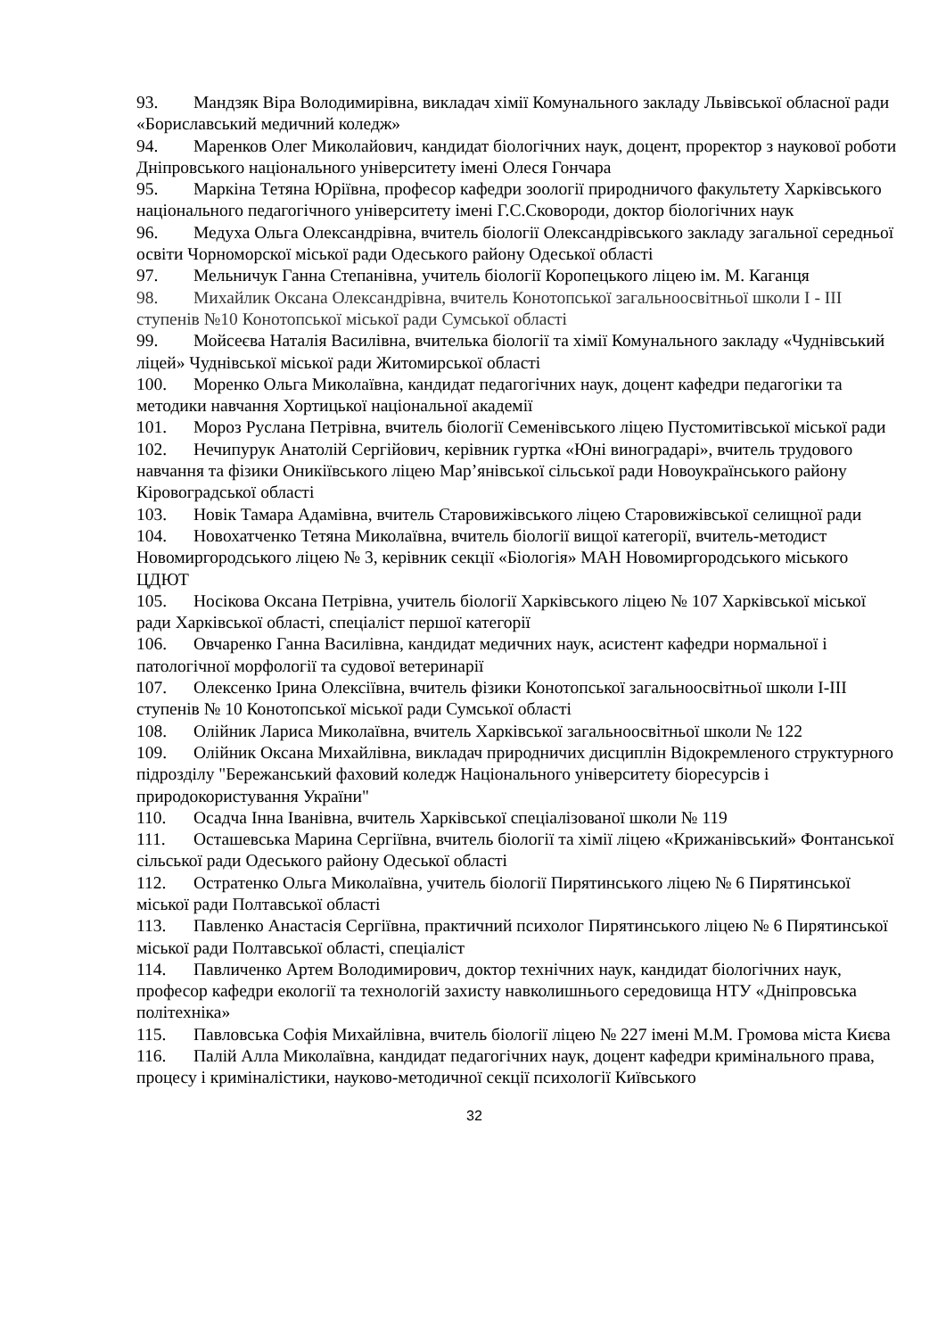93. Мандзяк Віра Володимирівна, викладач хімії Комунального закладу Львівської обласної ради «Бориславський медичний коледж»
94. Маренков Олег Миколайович, кандидат біологічних наук, доцент, проректор з наукової роботи Дніпровського національного університету імені Олеся Гончара
95. Маркіна Тетяна Юріївна, професор кафедри зоології природничого факультету Харківського національного педагогічного університету імені Г.С.Сковороди, доктор біологічних наук
96. Медуха Ольга Олександрівна, вчитель біології Олександрівського закладу загальної середньої освіти Чорноморскої міської ради Одеського району Одеської області
97. Мельничук Ганна Степанівна, учитель біології Коропецького ліцею ім. М. Каганця
98. Михайлик Оксана Олександрівна, вчитель Конотопської загальноосвітньої школи І - ІІІ ступенів №10 Конотопської міської ради Сумської області
99. Мойсеєва Наталія Василівна, вчителька біології та хімії Комунального закладу «Чуднівський ліцей» Чуднівської міської ради Житомирської області
100. Моренко Ольга Миколаївна, кандидат педагогічних наук, доцент кафедри педагогіки та методики навчання Хортицької національної академії
101. Мороз Руслана Петрівна, вчитель біології Семенівського ліцею Пустомитівської міської ради
102. Нечипурук Анатолій Сергійович, керівник гуртка «Юні виноградарі», вчитель трудового навчання та фізики Оникіївського ліцею Мар’янівської сільської ради Новоукраїнського району Кіровоградської області
103. Новік Тамара Адамівна, вчитель Старовижівського ліцею Старовижівської селищної ради
104. Новохатченко Тетяна Миколаївна, вчитель біології вищої категорії, вчитель-методист Новомиргородського ліцею № 3, керівник секції «Біологія» МАН Новомиргородського міського ЦДЮТ
105. Носікова Оксана Петрівна, учитель біології Харківського ліцею № 107 Харківської міської ради Харківської області, спеціаліст першої категорії
106. Овчаренко Ганна Василівна, кандидат медичних наук, асистент кафедри нормальної і патологічної морфології та судової ветеринарії
107. Олексенко Ірина Олексіївна, вчитель фізики Конотопської загальноосвітньої школи І-ІІІ ступенів № 10 Конотопської міської ради Сумської області
108. Олійник Лариса Миколаївна, вчитель Харківської загальноосвітньої школи № 122
109. Олійник Оксана Михайлівна, викладач природничих дисциплін Відокремленого структурного підрозділу "Бережанський фаховий коледж Національного університету біоресурсів і природокористування України"
110. Осадча Інна Іванівна, вчитель Харківської спеціалізованої школи № 119
111. Осташевська Марина Сергіївна, вчитель біології та хімії ліцею «Крижанівський» Фонтанської сільської ради Одеського району Одеської області
112. Остратенко Ольга Миколаївна, учитель біології Пирятинського ліцею № 6 Пирятинської міської ради Полтавської області
113. Павленко Анастасія Сергіївна, практичний психолог Пирятинського ліцею № 6 Пирятинської міської ради Полтавської області, спеціаліст
114. Павличенко Артем Володимирович, доктор технічних наук, кандидат біологічних наук, професор кафедри екології та технологій захисту навколишнього середовища НТУ «Дніпровська політехніка»
115. Павловська Софія Михайлівна, вчитель біології ліцею № 227 імені М.М. Громова міста Києва
116. Палій Алла Миколаївна, кандидат педагогічних наук, доцент кафедри кримінального права, процесу і криміналістики, науково-методичної секції психології Київського
32